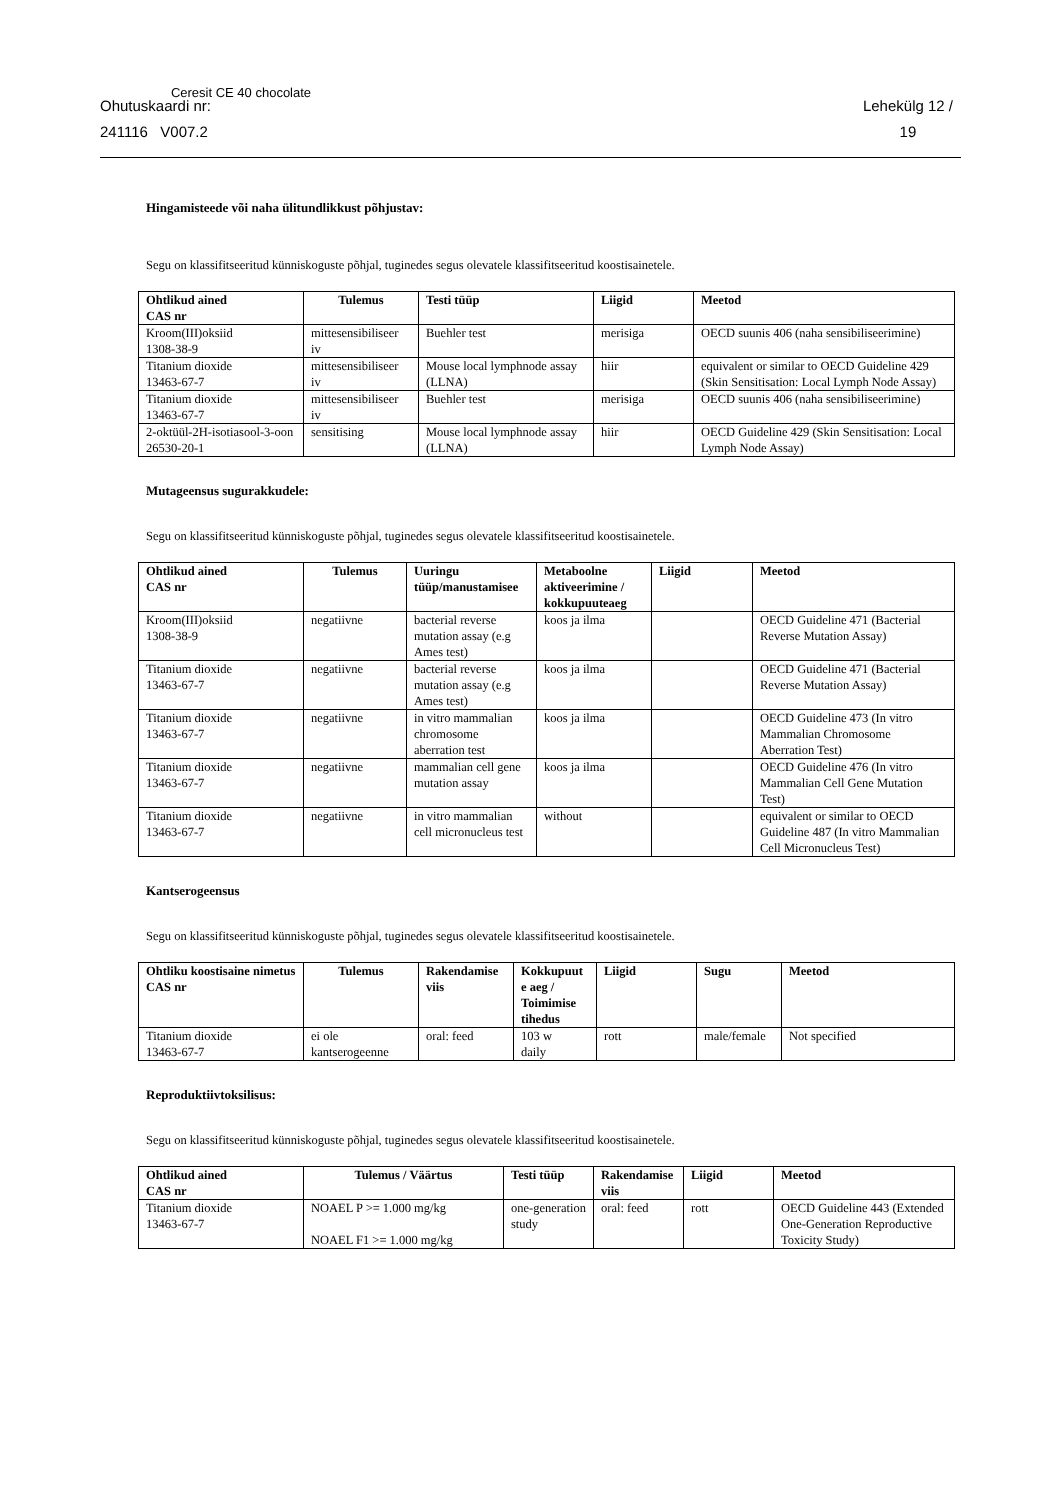Ohutuskaardi nr:
241116 V007.2
Ceresit CE 40 chocolate
Lehekülg 12 /
19
Hingamisteede või naha ülitundlikkust põhjustav:
Segu on klassifitseeritud künniskoguste põhjal, tuginedes segus olevatele klassifitseeritud koostisainetele.
| Ohtlikud ained CAS nr | Tulemus | Testi tüüp | Liigid | Meetod |
| --- | --- | --- | --- | --- |
| Kroom(III)oksiid 1308-38-9 | mittesensibiliseer iv | Buehler test | merisiga | OECD suunis 406 (naha sensibiliseerimine) |
| Titanium dioxide 13463-67-7 | mittesensibiliseer iv | Mouse local lymphnode assay (LLNA) | hiir | equivalent or similar to OECD Guideline 429 (Skin Sensitisation: Local Lymph Node Assay) |
| Titanium dioxide 13463-67-7 | mittesensibiliseer iv | Buehler test | merisiga | OECD suunis 406 (naha sensibiliseerimine) |
| 2-oktüül-2H-isotiasool-3-oon 26530-20-1 | sensitising | Mouse local lymphnode assay (LLNA) | hiir | OECD Guideline 429 (Skin Sensitisation: Local Lymph Node Assay) |
Mutageensus sugurakkudele:
Segu on klassifitseeritud künniskoguste põhjal, tuginedes segus olevatele klassifitseeritud koostisainetele.
| Ohtlikud ained CAS nr | Tulemus | Uuringu tüüp/manustamisee | Metaboolne aktiveerimine / kokkupuuteaeg | Liigid | Meetod |
| --- | --- | --- | --- | --- | --- |
| Kroom(III)oksiid 1308-38-9 | negatiivne | bacterial reverse mutation assay (e.g Ames test) | koos ja ilma | | OECD Guideline 471 (Bacterial Reverse Mutation Assay) |
| Titanium dioxide 13463-67-7 | negatiivne | bacterial reverse mutation assay (e.g Ames test) | koos ja ilma | | OECD Guideline 471 (Bacterial Reverse Mutation Assay) |
| Titanium dioxide 13463-67-7 | negatiivne | in vitro mammalian chromosome aberration test | koos ja ilma | | OECD Guideline 473 (In vitro Mammalian Chromosome Aberration Test) |
| Titanium dioxide 13463-67-7 | negatiivne | mammalian cell gene mutation assay | koos ja ilma | | OECD Guideline 476 (In vitro Mammalian Cell Gene Mutation Test) |
| Titanium dioxide 13463-67-7 | negatiivne | in vitro mammalian cell micronucleus test | without | | equivalent or similar to OECD Guideline 487 (In vitro Mammalian Cell Micronucleus Test) |
Kantserogeensus
Segu on klassifitseeritud künniskoguste põhjal, tuginedes segus olevatele klassifitseeritud koostisainetele.
| Ohtliku koostisaine nimetus CAS nr | Tulemus | Rakendamise viis | Kokkupuut e aeg / Toimimise tihedus | Liigid | Sugu | Meetod |
| --- | --- | --- | --- | --- | --- | --- |
| Titanium dioxide 13463-67-7 | ei ole kantserogeenne | oral: feed | 103 w daily | rott | male/female | Not specified |
Reproduktiivtoksilisus:
Segu on klassifitseeritud künniskoguste põhjal, tuginedes segus olevatele klassifitseeritud koostisainetele.
| Ohtlikud ained CAS nr | Tulemus / Väärtus | Testi tüüp | Rakendamise viis | Liigid | Meetod |
| --- | --- | --- | --- | --- | --- |
| Titanium dioxide 13463-67-7 | NOAEL P >= 1.000 mg/kg NOAEL F1 >= 1.000 mg/kg | one-generation study | oral: feed | rott | OECD Guideline 443 (Extended One-Generation Reproductive Toxicity Study) |